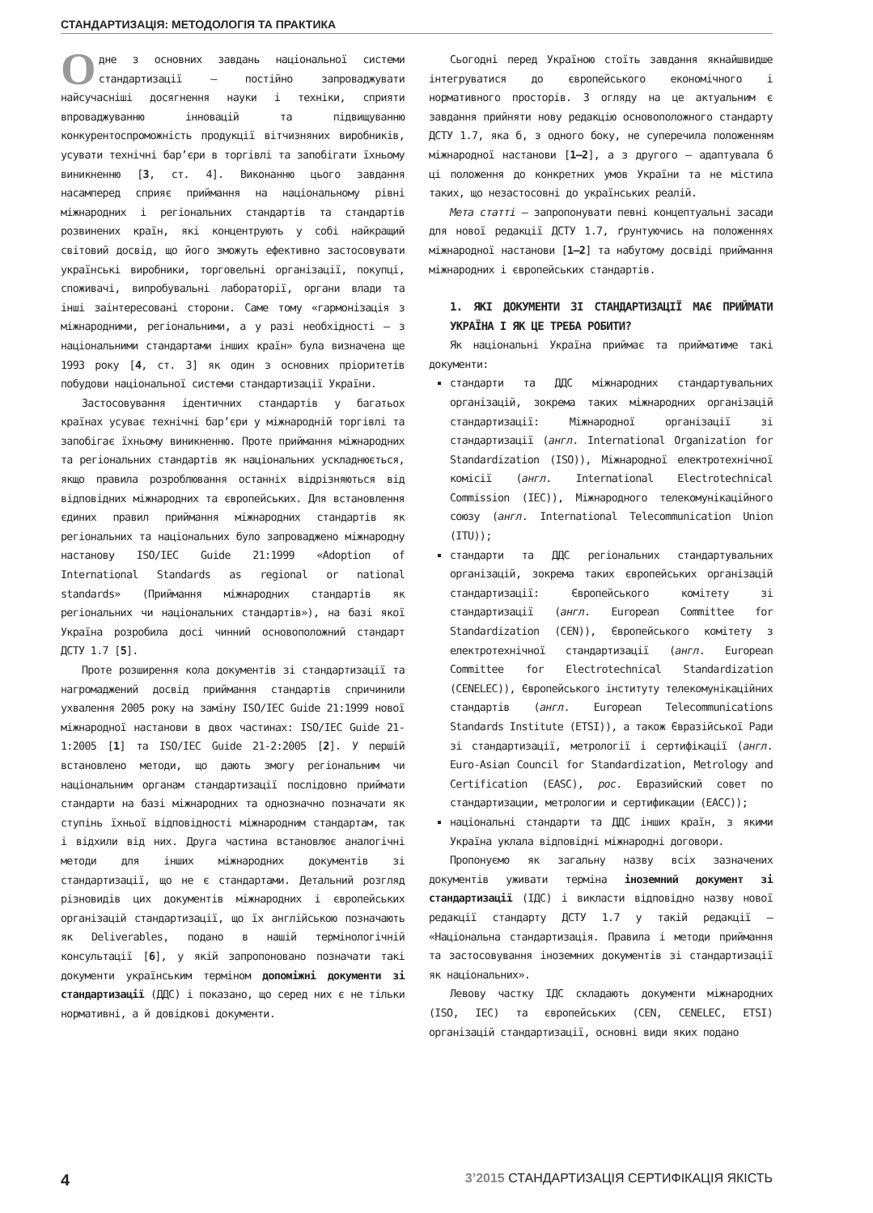СТАНДАРТИЗАЦІЯ: МЕТОДОЛОГІЯ ТА ПРАКТИКА
Одне з основних завдань національної системи стандартизації — постійно запроваджувати найсучасніші досягнення науки і техніки, сприяти впроваджуванню інновацій та підвищуванню конкурентоспроможність продукції вітчизняних виробників, усувати технічні бар’єри в торгівлі та запобігати їхньому виникненню [3, ст. 4]. Виконанню цього завдання насамперед сприяє приймання на національному рівні міжнародних і регіональних стандартів та стандартів розвинених країн, які концентрують у собі найкращий світовий досвід, що його зможуть ефективно застосовувати українські виробники, торговельні організації, покупці, споживачі, випробувальні лабораторії, органи влади та інші заінтересовані сторони. Саме тому «гармонізація з міжнародними, регіональними, а у разі необхідності — з національними стандартами інших країн» була визначена ще 1993 року [4, ст. 3] як один з основних пріоритетів побудови національної системи стандартизації України.
Застосовування ідентичних стандартів у багатьох країнах усуває технічні бар’єри у міжнародній торгівлі та запобігає їхньому виникненню. Проте приймання міжнародних та регіональних стандартів як національних ускладнюється, якщо правила розроблювання останніх відрізняються від відповідних міжнародних та європейських. Для встановлення єдиних правил приймання міжнародних стандартів як регіональних та національних було запроваджено міжнародну настанову ISO/IEC Guide 21:1999 «Adoption of International Standards as regional or national standards» (Приймання міжнародних стандартів як регіональних чи національних стандартів»), на базі якої Україна розробила досі чинний основоположний стандарт ДСТУ 1.7 [5].
Проте розширення кола документів зі стандартизації та нагромаджений досвід приймання стандартів спричинили ухвалення 2005 року на заміну ISO/IEC Guide 21:1999 нової міжнародної настанови в двох частинах: ISO/IEC Guide 21-1:2005 [1] та ISO/IEC Guide 21-2:2005 [2]. У першій встановлено методи, що дають змогу регіональним чи національним органам стандартизації послідовно приймати стандарти на базі міжнародних та однозначно позначати як ступінь їхньої відповідності міжнародним стандартам, так і відхили від них. Друга частина встановлює аналогічні методи для інших міжнародних документів зі стандартизації, що не є стандартами. Детальний розгляд різновидів цих документів міжнародних і європейських організацій стандартизації, що їх англійською позначають як Deliverables, подано в нашій термінологічній консультації [6], у якій запропоновано позначати такі документи українським терміном допоміжні документи зі стандартизації (ДДС) і показано, що серед них є не тільки нормативні, а й довідкові документи.
Сьогодні перед Україною стоїть завдання якнайшвидше інтегруватися до європейського економічного і нормативного просторів. З огляду на це актуальним є завдання прийняти нову редакцію основоположного стандарту ДСТУ 1.7, яка б, з одного боку, не суперечила положенням міжнародної настанови [1—2], а з другого — адаптувала б ці положення до конкретних умов України та не містила таких, що незастосовні до українських реалій.
Мета статті — запропонувати певні концептуальні засади для нової редакції ДСТУ 1.7, ґрунтуючись на положеннях міжнародної настанови [1—2] та набутому досвіді приймання міжнародних і європейських стандартів.
1. ЯКІ ДОКУМЕНТИ ЗІ СТАНДАРТИЗАЦІЇ МАЄ ПРИЙМАТИ УКРАЇНА І ЯК ЦЕ ТРЕБА РОБИТИ?
Як національні Україна приймає та прийматиме такі документи:
стандарти та ДДС міжнародних стандартувальних організацій, зокрема таких міжнародних організацій стандартизації: Міжнародної організації зі стандартизації (англ. International Organization for Standardization (ISO)), Міжнародної електротехнічної комісії (англ. International Electrotechnical Commission (IEC)), Міжнародного телекомунікаційного союзу (англ. International Telecommunication Union (ITU));
стандарти та ДДС регіональних стандартувальних організацій, зокрема таких європейських організацій стандартизації: Європейського комітету зі стандартизації (англ. European Committee for Standardization (CEN)), Європейського комітету з електротехнічної стандартизації (англ. European Committee for Electrotechnical Standardization (CENELEC)), Європейського інституту телекомунікаційних стандартів (англ. European Telecommunications Standards Institute (ETSI)), а також Євразійської Ради зі стандартизації, метрології і сертифікації (англ. Euro-Asian Council for Standardization, Metrology and Certification (EASC), рос. Евразийский совет по стандартизации, метрологии и сертификации (ЕАСС));
національні стандарти та ДДС інших країн, з якими Україна уклала відповідні міжнародні договори.
Пропонуємо як загальну назву всіх зазначених документів уживати терміна іноземний документ зі стандартизації (ІДС) і викласти відповідно назву нової редакції стандарту ДСТУ 1.7 у такій редакції — «Національна стандартизація. Правила і методи приймання та застосовування іноземних документів зі стандартизації як національних».
Левову частку ІДС складають документи міжнародних (ISO, IEC) та європейських (CEN, CENELEC, ETSI) організацій стандартизації, основні види яких подано
4 3’2015 СТАНДАРТИЗАЦІЯ СЕРТИФІКАЦІЯ ЯКІСТЬ